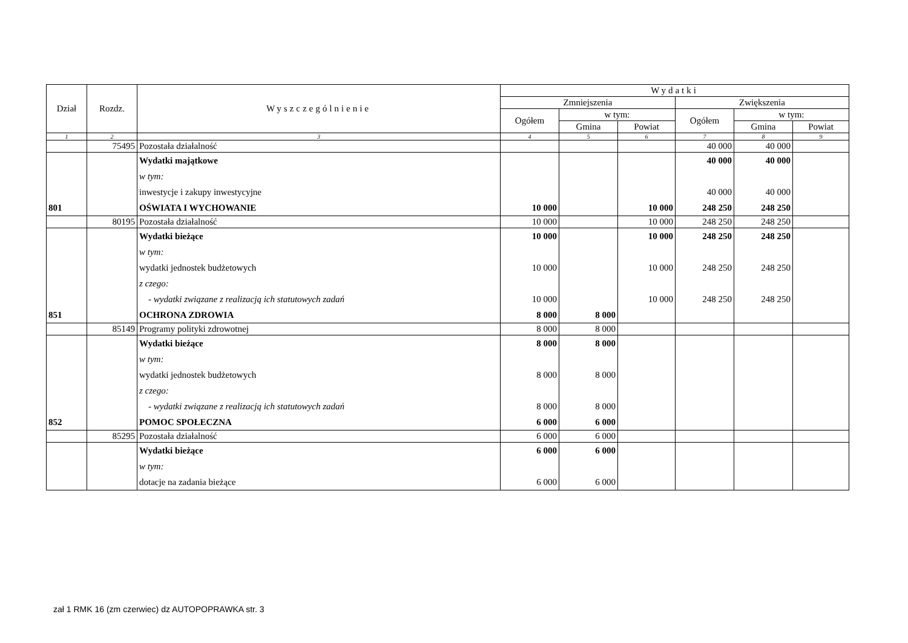| Dział | Rozdz. | Wyszczególnienie | Wydatki | | | | | |
| --- | --- | --- | --- | --- | --- | --- | --- | --- |
| | | | Zmniejszenia | | | Zwiększenia | | |
| | | | Ogółem | w tym: | | Ogółem | w tym: | |
| | | | | Gmina | Powiat | | Gmina | Powiat |
| 1 | 2 | 3 | 4 | 5 | 6 | 7 | 8 | 9 |
| | 75495 | Pozostała działalność | | | | 40 000 | 40 000 | |
| | | Wydatki majątkowe | | | | 40 000 | 40 000 | |
| | | w tym: | | | | | | |
| | | inwestycje i zakupy inwestycyjne | | | | 40 000 | 40 000 | |
| 801 | | OŚWIATA I WYCHOWANIE | 10 000 | | 10 000 | 248 250 | 248 250 | |
| | 80195 | Pozostała działalność | 10 000 | | 10 000 | 248 250 | 248 250 | |
| | | Wydatki bieżące | 10 000 | | 10 000 | 248 250 | 248 250 | |
| | | w tym: | | | | | | |
| | | wydatki jednostek budżetowych | 10 000 | | 10 000 | 248 250 | 248 250 | |
| | | z czego: | | | | | | |
| | | - wydatki związane z realizacją ich statutowych zadań | 10 000 | | 10 000 | 248 250 | 248 250 | |
| 851 | | OCHRONA ZDROWIA | 8 000 | 8 000 | | | | |
| | 85149 | Programy polityki zdrowotnej | 8 000 | 8 000 | | | | |
| | | Wydatki bieżące | 8 000 | 8 000 | | | | |
| | | w tym: | | | | | | |
| | | wydatki jednostek budżetowych | 8 000 | 8 000 | | | | |
| | | z czego: | | | | | | |
| | | - wydatki związane z realizacją ich statutowych zadań | 8 000 | 8 000 | | | | |
| 852 | | POMOC SPOŁECZNA | 6 000 | 6 000 | | | | |
| | 85295 | Pozostała działalność | 6 000 | 6 000 | | | | |
| | | Wydatki bieżące | 6 000 | 6 000 | | | | |
| | | w tym: | | | | | | |
| | | dotacje na zadania bieżące | 6 000 | 6 000 | | | | |
zał 1 RMK 16 (zm czerwiec) dz AUTOPOPRAWKA str. 3